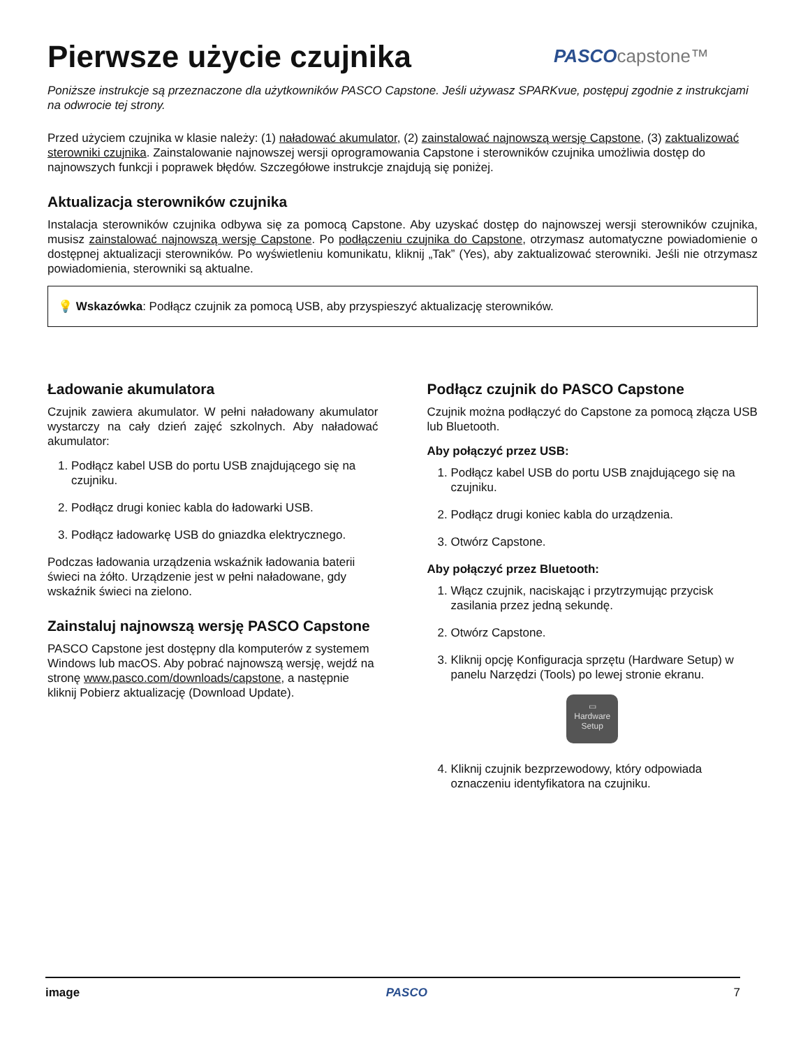Pierwsze użycie czujnika
PASCO capstone™
Poniższe instrukcje są przeznaczone dla użytkowników PASCO Capstone. Jeśli używasz SPARKvue, postępuj zgodnie z instrukcjami na odwrocie tej strony.
Przed użyciem czujnika w klasie należy: (1) naładować akumulator, (2) zainstalować najnowszą wersję Capstone, (3) zaktualizować sterowniki czujnika. Zainstalowanie najnowszej wersji oprogramowania Capstone i sterowników czujnika umożliwia dostęp do najnowszych funkcji i poprawek błędów. Szczegółowe instrukcje znajdują się poniżej.
Aktualizacja sterowników czujnika
Instalacja sterowników czujnika odbywa się za pomocą Capstone. Aby uzyskać dostęp do najnowszej wersji sterowników czujnika, musisz zainstalować najnowszą wersję Capstone. Po podłączeniu czujnika do Capstone, otrzymasz automatyczne powiadomienie o dostępnej aktualizacji sterowników. Po wyświetleniu komunikatu, kliknij „Tak” (Yes), aby zaktualizować sterowniki. Jeśli nie otrzymasz powiadomienia, sterowniki są aktualne.
💡 Wskazówka: Podłącz czujnik za pomocą USB, aby przyspieszyć aktualizację sterowników.
Ładowanie akumulatora
Czujnik zawiera akumulator. W pełni naładowany akumulator wystarczy na cały dzień zajęć szkolnych. Aby naładować akumulator:
1. Podłącz kabel USB do portu USB znajdującego się na czujniku.
2. Podłącz drugi koniec kabla do ładowarki USB.
3. Podłącz ładowarkę USB do gniazdka elektrycznego.
Podczas ładowania urządzenia wskaźnik ładowania baterii świeci na żółto. Urządzenie jest w pełni naładowane, gdy wskaźnik świeci na zielono.
Zainstaluj najnowszą wersję PASCO Capstone
PASCO Capstone jest dostępny dla komputerów z systemem Windows lub macOS. Aby pobrać najnowszą wersję, wejdź na stronę www.pasco.com/downloads/capstone, a następnie kliknij Pobierz aktualizację (Download Update).
Podłącz czujnik do PASCO Capstone
Czujnik można podłączyć do Capstone za pomocą złącza USB lub Bluetooth.
Aby połączyć przez USB:
1. Podłącz kabel USB do portu USB znajdującego się na czujniku.
2. Podłącz drugi koniec kabla do urządzenia.
3. Otwórz Capstone.
Aby połączyć przez Bluetooth:
1. Włącz czujnik, naciskając i przytrzymując przycisk zasilania przez jedną sekundę.
2. Otwórz Capstone.
3. Kliknij opcję Konfiguracja sprzętu (Hardware Setup) w panelu Narzędzi (Tools) po lewej stronie ekranu.
▭
Hardware
Setup
4. Kliknij czujnik bezprzewodowy, który odpowiada oznaczeniu identyfikatora na czujniku.
image PASCO 7